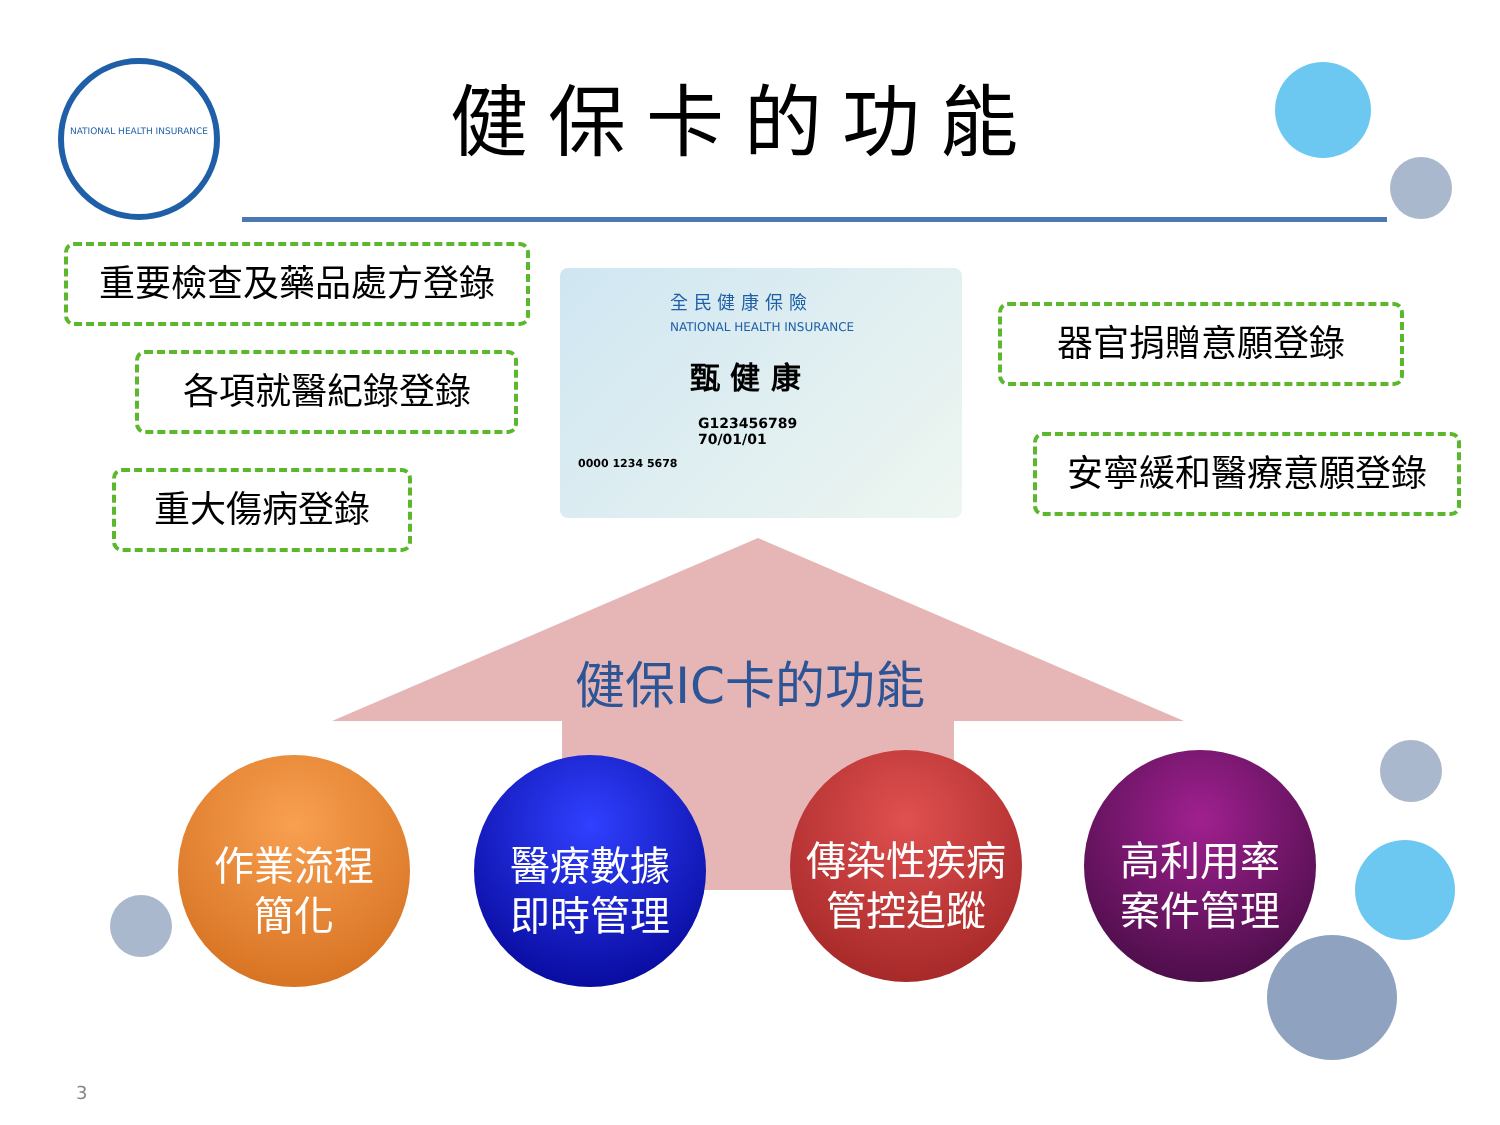NATIONAL HEALTH INSURANCE
健保卡的功能
重要檢查及藥品處方登錄
各項就醫紀錄登錄
重大傷病登錄
器官捐贈意願登錄
安寧緩和醫療意願登錄
全 民 健 康 保 險
NATIONAL HEALTH INSURANCE
甄 健 康
G123456789
70/01/01
0000 1234 5678
健保IC卡的功能
作業流程
簡化
醫療數據
即時管理
傳染性疾病
管控追蹤
高利用率
案件管理
3